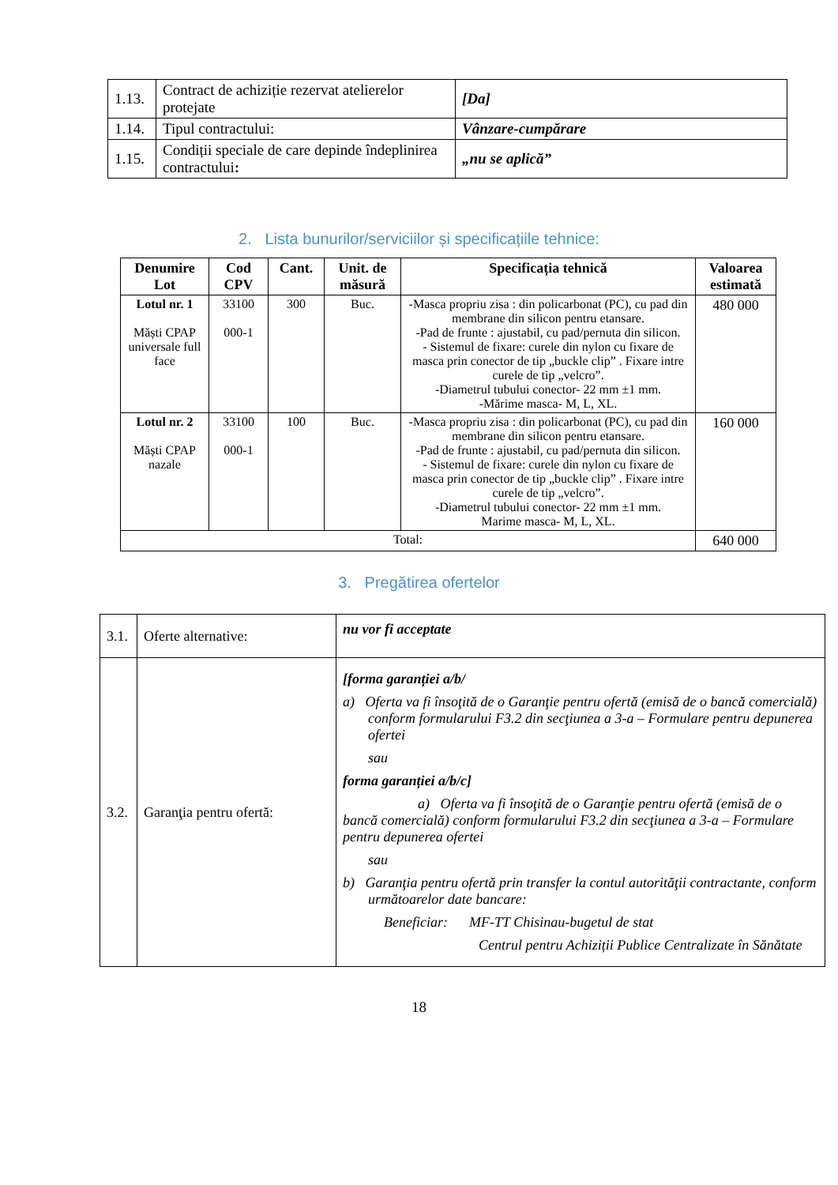| 1.13. | Contract de achiziție rezervat atelierelor protejate | [Da] |
| 1.14. | Tipul contractului: | Vânzare-cumpărare |
| 1.15. | Condiții speciale de care depinde îndeplinirea contractului : | „nu se aplică” |
2. Lista bunurilor/serviciilor și specificațiile tehnice:
| Denumire Lot | Cod CPV | Cant. | Unit. de măsură | Specificația tehnică | Valoarea estimată |
| --- | --- | --- | --- | --- | --- |
| Lotul nr. 1 Măști CPAP universale full face | 33100 000-1 | 300 | Buc. | -Masca propriu zisa : din policarbonat (PC), cu pad din membrane din silicon pentru etansare. -Pad de frunte : ajustabil, cu pad/pernuta din silicon. - Sistemul de fixare: curele din nylon cu fixare de masca prin conector de tip „buckle clip” . Fixare intre curele de tip „velcro”. -Diametrul tubului conector- 22 mm ±1 mm. -Mărime masca- M, L, XL. | 480 000 |
| Lotul nr. 2 Măști CPAP nazale | 33100 000-1 | 100 | Buc. | -Masca propriu zisa : din policarbonat (PC), cu pad din membrane din silicon pentru etansare. -Pad de frunte : ajustabil, cu pad/pernuta din silicon. - Sistemul de fixare: curele din nylon cu fixare de masca prin conector de tip „buckle clip” . Fixare intre curele de tip „velcro”. -Diametrul tubului conector- 22 mm ±1 mm. Marime masca- M, L, XL. | 160 000 |
| Total: | | | | | 640 000 |
3. Pregătirea ofertelor
| 3.1. | Oferte alternative: | nu vor fi acceptate |
| 3.2. | Garanţia pentru ofertă: | [forma garanției a/b/ a) Oferta va fi însoţită de o Garanţie pentru ofertă (emisă de o bancă comercială) conform formularului F3.2 din secţiunea a 3-a – Formulare pentru depunerea ofertei sau forma garanției a/b/c] a) Oferta va fi însoţită de o Garanţie pentru ofertă (emisă de o bancă comercială) conform formularului F3.2 din secţiunea a 3-a – Formulare pentru depunerea ofertei sau b) Garanţia pentru ofertă prin transfer la contul autorităţii contractante, conform următoarelor date bancare: Beneficiar: MF-TT Chisinau-bugetul de stat Centrul pentru Achiziții Publice Centralizate în Sănătate |
18